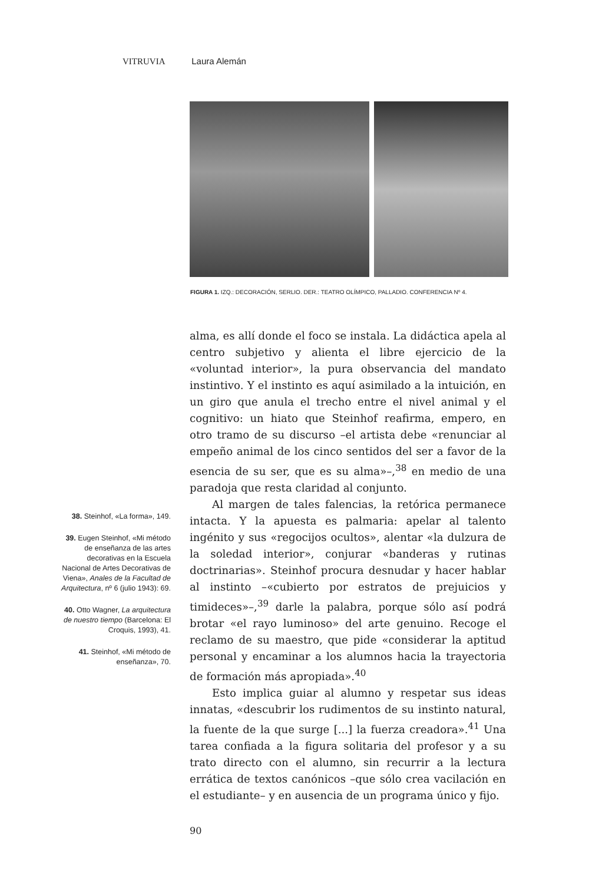VITRUVIA Laura Alemán
FIGURA 1. IZQ.: DECORACIÓN, SERLIO. DER.: TEATRO OLÍMPICO, PALLADIO. CONFERENCIA Nº 4.
alma, es allí donde el foco se instala. La didáctica apela al centro subjetivo y alienta el libre ejercicio de la «voluntad interior», la pura observancia del mandato instintivo. Y el instinto es aquí asimilado a la intuición, en un giro que anula el trecho entre el nivel animal y el cognitivo: un hiato que Steinhof reafirma, empero, en otro tramo de su discurso –el artista debe «renunciar al empeño animal de los cinco sentidos del ser a favor de la esencia de su ser, que es su alma»–,<sup>38</sup> en medio de una paradoja que resta claridad al conjunto.
Al margen de tales falencias, la retórica permanece intacta. Y la apuesta es palmaria: apelar al talento ingénito y sus «regocijos ocultos», alentar «la dulzura de la soledad interior», conjurar «banderas y rutinas doctrinarias». Steinhof procura desnudar y hacer hablar al instinto –«cubierto por estratos de prejuicios y timideces»–,<sup>39</sup> darle la palabra, porque sólo así podrá brotar «el rayo luminoso» del arte genuino. Recoge el reclamo de su maestro, que pide «considerar la aptitud personal y encaminar a los alumnos hacia la trayectoria de formación más apropiada».<sup>40</sup>
Esto implica guiar al alumno y respetar sus ideas innatas, «descubrir los rudimentos de su instinto natural, la fuente de la que surge [...] la fuerza creadora».<sup>41</sup> Una tarea confiada a la figura solitaria del profesor y a su trato directo con el alumno, sin recurrir a la lectura errática de textos canónicos –que sólo crea vacilación en el estudiante– y en ausencia de un programa único y fijo.
38. Steinhof, «La forma», 149.
39. Eugen Steinhof, «Mi método de enseñanza de las artes decorativas en la Escuela Nacional de Artes Decorativas de Viena», Anales de la Facultad de Arquitectura, nº 6 (julio 1943): 69.
40. Otto Wagner, La arquitectura de nuestro tiempo (Barcelona: El Croquis, 1993), 41.
41. Steinhof, «Mi método de enseñanza», 70.
90